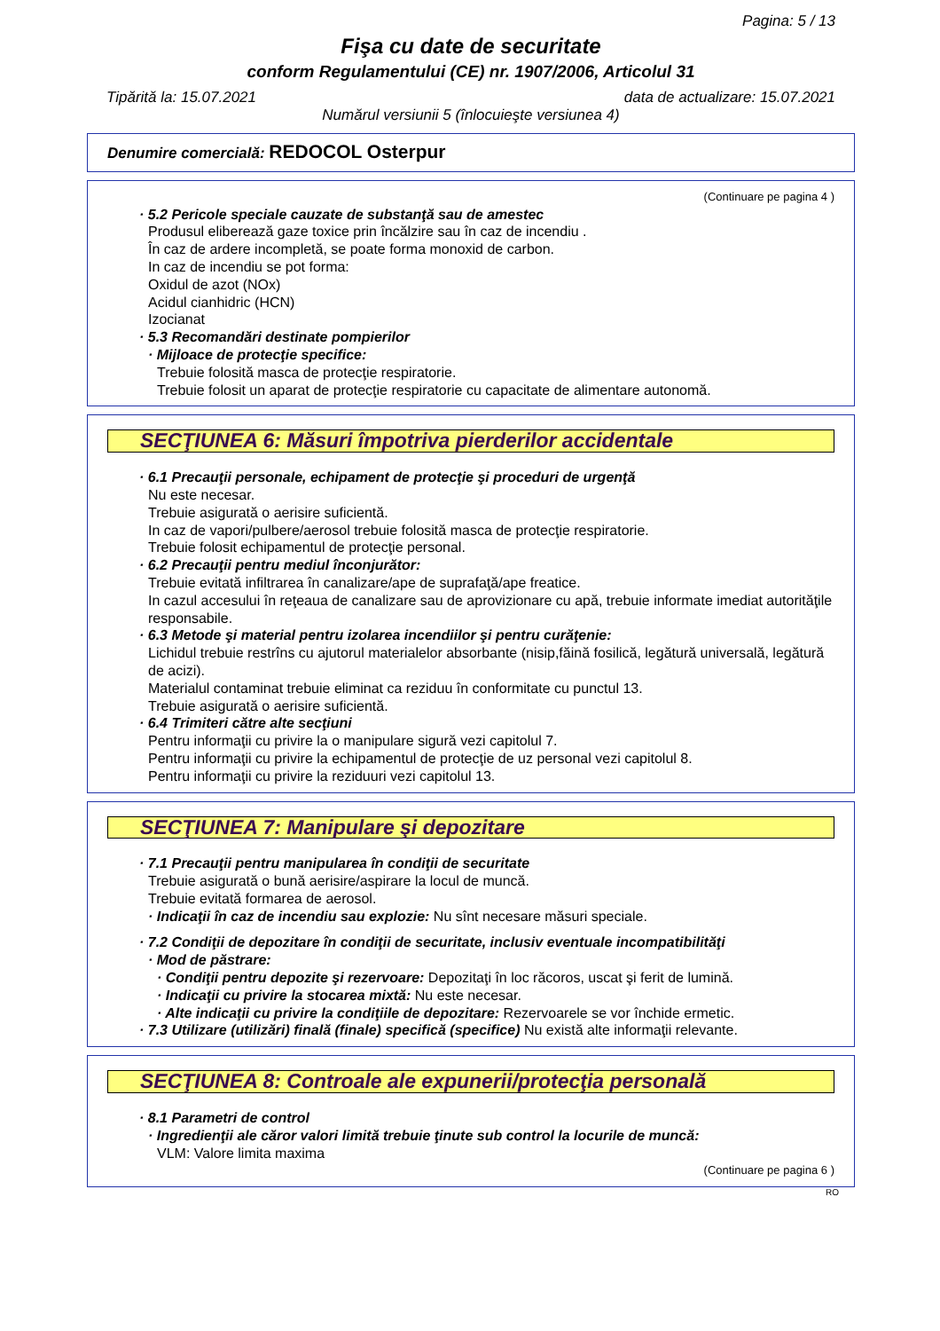Pagina: 5 / 13
Fişa cu date de securitate
conform Regulamentului (CE) nr. 1907/2006, Articolul 31
Tipărită la: 15.07.2021 data de actualizare: 15.07.2021
Numărul versiunii 5 (înlocuieşte versiunea 4)
Denumire comercială: REDOCOL Osterpur
(Continuare pe pagina 4 )
· 5.2 Pericole speciale cauzate de substanţă sau de amestec
Produsul eliberează gaze toxice prin încălzire sau în caz de incendiu .
În caz de ardere incompletă, se poate forma monoxid de carbon.
In caz de incendiu se pot forma:
Oxidul de azot (NOx)
Acidul cianhidric (HCN)
Izocianat
· 5.3 Recomandări destinate pompierilor
· Mijloace de protecţie specifice:
Trebuie folosită masca de protecţie respiratorie.
Trebuie folosit un aparat de protecţie respiratorie cu capacitate de alimentare autonomă.
SECŢIUNEA 6: Măsuri împotriva pierderilor accidentale
· 6.1 Precauţii personale, echipament de protecţie şi proceduri de urgenţă
Nu este necesar.
Trebuie asigurată o aerisire suficientă.
In caz de vapori/pulbere/aerosol trebuie folosită masca de protecţie respiratorie.
Trebuie folosit echipamentul de protecţie personal.
· 6.2 Precauţii pentru mediul înconjurător:
Trebuie evitată infiltrarea în canalizare/ape de suprafaţă/ape freatice.
In cazul accesului în reţeaua de canalizare sau de aprovizionare cu apă, trebuie informate imediat autorităţile responsabile.
· 6.3 Metode şi material pentru izolarea incendiilor şi pentru curăţenie:
Lichidul trebuie restrîns cu ajutorul materialelor absorbante (nisip,făină fosilică, legătură universală, legătură de acizi).
Materialul contaminat trebuie eliminat ca reziduu în conformitate cu punctul 13.
Trebuie asigurată o aerisire suficientă.
· 6.4 Trimiteri către alte secţiuni
Pentru informaţii cu privire la o manipulare sigură vezi capitolul 7.
Pentru informaţii cu privire la echipamentul de protecţie de uz personal vezi capitolul 8.
Pentru informaţii cu privire la reziduuri vezi capitolul 13.
SECŢIUNEA 7: Manipulare şi depozitare
· 7.1 Precauţii pentru manipularea în condiţii de securitate
Trebuie asigurată o bună aerisire/aspirare la locul de muncă.
Trebuie evitată formarea de aerosol.
· Indicaţii în caz de incendiu sau explozie: Nu sînt necesare măsuri speciale.
· 7.2 Condiţii de depozitare în condiţii de securitate, inclusiv eventuale incompatibilităţi
· Mod de păstrare:
· Condiţii pentru depozite şi rezervoare: Depozitaţi în loc răcoros, uscat şi ferit de lumină.
· Indicaţii cu privire la stocarea mixtă: Nu este necesar.
· Alte indicaţii cu privire la condiţiile de depozitare: Rezervoarele se vor închide ermetic.
· 7.3 Utilizare (utilizări) finală (finale) specifică (specifice) Nu există alte informaţii relevante.
SECŢIUNEA 8: Controale ale expunerii/protecţia personală
· 8.1 Parametri de control
· Ingredienţii ale căror valori limită trebuie ţinute sub control la locurile de muncă:
VLM: Valore limita maxima
(Continuare pe pagina 6 )
RO